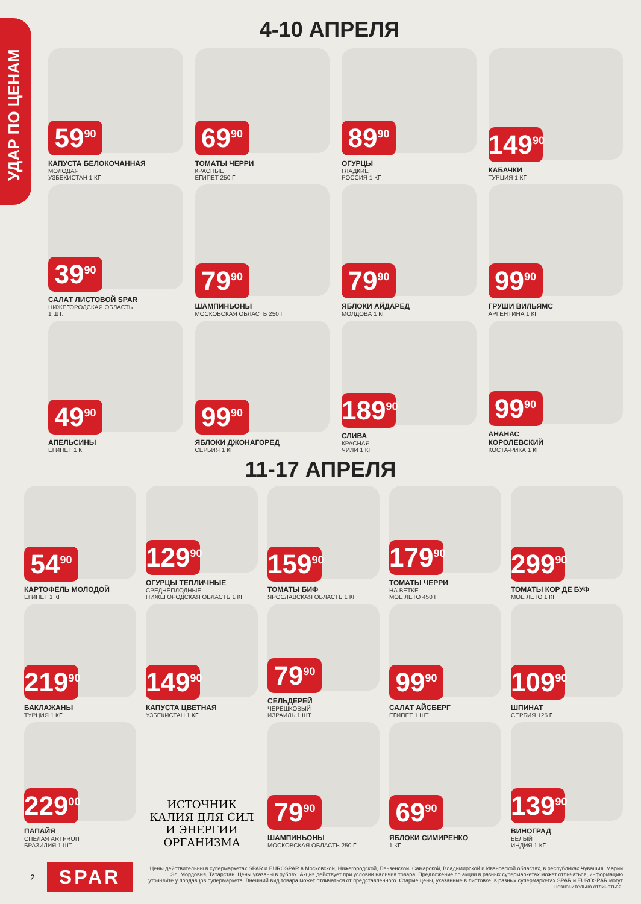УДАР ПО ЦЕНАМ
4-10 АПРЕЛЯ
59<sup>90</sup>
КАПУСТА БЕЛОКОЧАННАЯ
МОЛОДАЯ
УЗБЕКИСТАН 1 КГ
69<sup>90</sup>
ТОМАТЫ ЧЕРРИ
КРАСНЫЕ
ЕГИПЕТ 250 Г
89<sup>90</sup>
ОГУРЦЫ
ГЛАДКИЕ
РОССИЯ 1 КГ
149<sup>90</sup>
КАБАЧКИ
ТУРЦИЯ 1 КГ
39<sup>90</sup>
САЛАТ ЛИСТОВОЙ SPAR
НИЖЕГОРОДСКАЯ ОБЛАСТЬ
1 ШТ.
79<sup>90</sup>
ШАМПИНЬОНЫ
МОСКОВСКАЯ ОБЛАСТЬ 250 Г
79<sup>90</sup>
ЯБЛОКИ АЙДАРЕД
МОЛДОВА 1 КГ
99<sup>90</sup>
ГРУШИ ВИЛЬЯМС
АРГЕНТИНА 1 КГ
49<sup>90</sup>
АПЕЛЬСИНЫ
ЕГИПЕТ 1 КГ
99<sup>90</sup>
ЯБЛОКИ ДЖОНАГОРЕД
СЕРБИЯ 1 КГ
189<sup>90</sup>
СЛИВА
КРАСНАЯ
ЧИЛИ 1 КГ
99<sup>90</sup>
АНАНАС
КОРОЛЕВСКИЙ
КОСТА-РИКА 1 КГ
11-17 АПРЕЛЯ
54<sup>90</sup>
КАРТОФЕЛЬ МОЛОДОЙ
ЕГИПЕТ 1 КГ
129<sup>90</sup>
ОГУРЦЫ ТЕПЛИЧНЫЕ
СРЕДНЕПЛОДНЫЕ
НИЖЕГОРОДСКАЯ ОБЛАСТЬ 1 КГ
159<sup>90</sup>
ТОМАТЫ БИФ
ЯРОСЛАВСКАЯ ОБЛАСТЬ 1 КГ
179<sup>90</sup>
ТОМАТЫ ЧЕРРИ
НА ВЕТКЕ
МОЕ ЛЕТО 450 Г
299<sup>90</sup>
ТОМАТЫ КОР ДЕ БУФ
МОЕ ЛЕТО 1 КГ
219<sup>90</sup>
БАКЛАЖАНЫ
ТУРЦИЯ 1 КГ
149<sup>90</sup>
КАПУСТА ЦВЕТНАЯ
УЗБЕКИСТАН 1 КГ
79<sup>90</sup>
СЕЛЬДЕРЕЙ
ЧЕРЕШКОВЫЙ
ИЗРАИЛЬ 1 ШТ.
99<sup>90</sup>
САЛАТ АЙСБЕРГ
ЕГИПЕТ 1 ШТ.
109<sup>90</sup>
ШПИНАТ
СЕРБИЯ 125 Г
229<sup>00</sup>
ПАПАЙЯ
СПЕЛАЯ ARTFRUIT
БРАЗИЛИЯ 1 ШТ.
ИСТОЧНИК КАЛИЯ ДЛЯ СИЛ И ЭНЕРГИИ ОРГАНИЗМА
79<sup>90</sup>
ШАМПИНЬОНЫ
МОСКОВСКАЯ ОБЛАСТЬ 250 Г
69<sup>90</sup>
ЯБЛОКИ СИМИРЕНКО
1 КГ
139<sup>90</sup>
ВИНОГРАД
БЕЛЫЙ
ИНДИЯ 1 КГ
2
SPAR
Цены действительны в супермаркетах SPAR и EUROSPAR в Московской, Нижегородской, Пензенской, Самарской, Владимирской и Ивановской областях, в республиках Чувашия, Марий Эл, Мордовия, Татарстан. Цены указаны в рублях. Акция действует при условии наличия товара. Предложение по акции в разных супермаркетах может отличаться, информацию уточняйте у продавцов супермаркета. Внешний вид товара может отличаться от представленного. Старые цены, указанные в листовке, в разных супермаркетах SPAR и EUROSPAR могут незначительно отличаться.